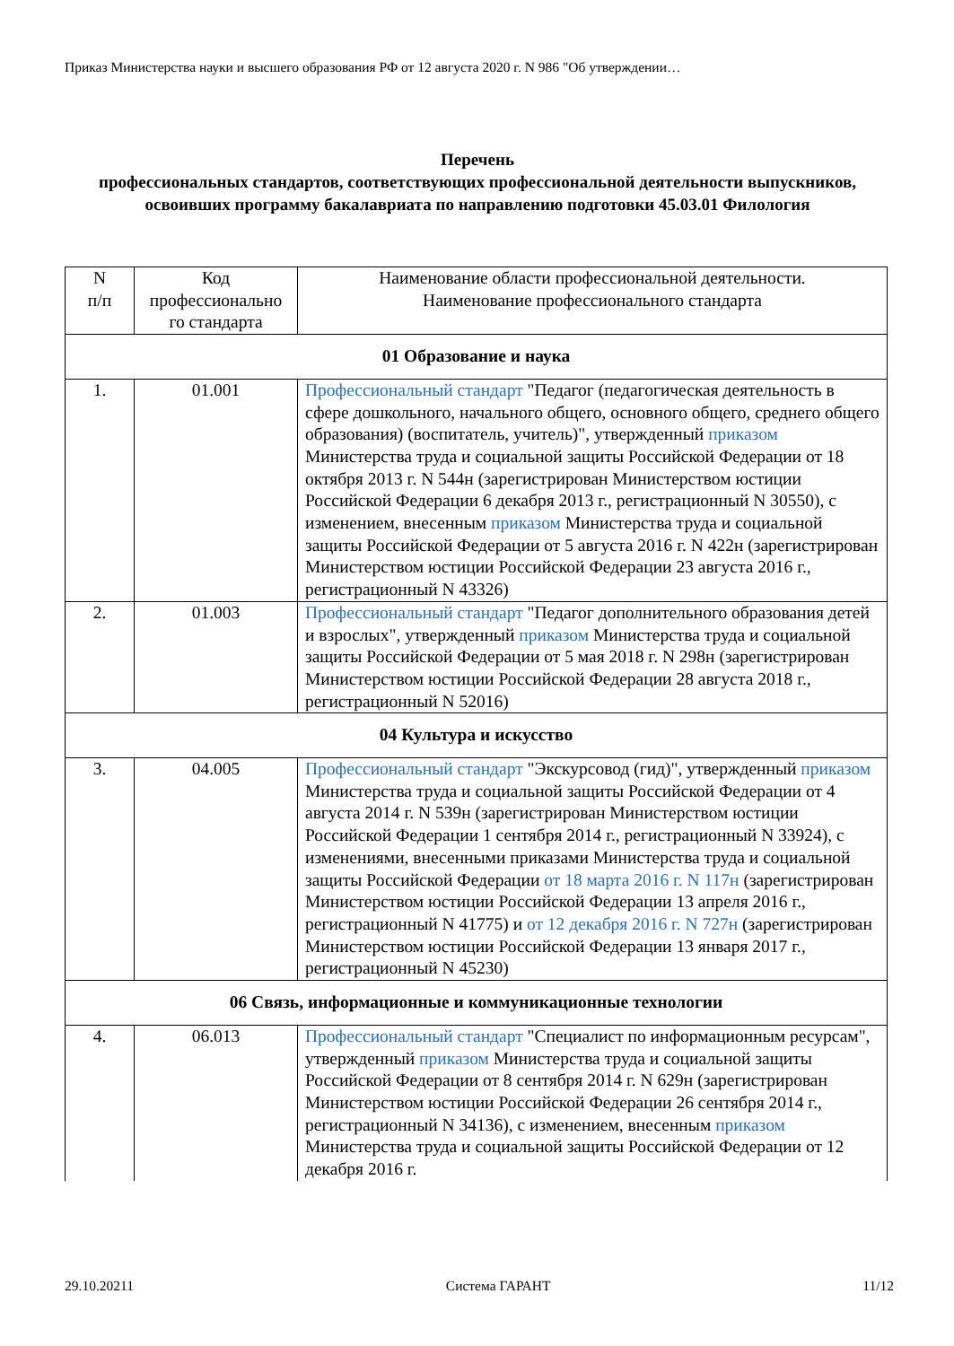Приказ Министерства науки и высшего образования РФ от 12 августа 2020 г. N 986 "Об утверждении…
Перечень
профессиональных стандартов, соответствующих профессиональной деятельности выпускников, освоивших программу бакалавриата по направлению подготовки 45.03.01 Филология
| N п/п | Код профессионально го стандарта | Наименование области профессиональной деятельности. Наименование профессионального стандарта |
| --- | --- | --- |
| 01 Образование и наука | | |
| 1. | 01.001 | Профессиональный стандарт "Педагог (педагогическая деятельность в сфере дошкольного, начального общего, основного общего, среднего общего образования) (воспитатель, учитель)", утвержденный приказом Министерства труда и социальной защиты Российской Федерации от 18 октября 2013 г. N 544н (зарегистрирован Министерством юстиции Российской Федерации 6 декабря 2013 г., регистрационный N 30550), с изменением, внесенным приказом Министерства труда и социальной защиты Российской Федерации от 5 августа 2016 г. N 422н (зарегистрирован Министерством юстиции Российской Федерации 23 августа 2016 г., регистрационный N 43326) |
| 2. | 01.003 | Профессиональный стандарт "Педагог дополнительного образования детей и взрослых", утвержденный приказом Министерства труда и социальной защиты Российской Федерации от 5 мая 2018 г. N 298н (зарегистрирован Министерством юстиции Российской Федерации 28 августа 2018 г., регистрационный N 52016) |
| 04 Культура и искусство | | |
| 3. | 04.005 | Профессиональный стандарт "Экскурсовод (гид)", утвержденный приказом Министерства труда и социальной защиты Российской Федерации от 4 августа 2014 г. N 539н (зарегистрирован Министерством юстиции Российской Федерации 1 сентября 2014 г., регистрационный N 33924), с изменениями, внесенными приказами Министерства труда и социальной защиты Российской Федерации от 18 марта 2016 г. N 117н (зарегистрирован Министерством юстиции Российской Федерации 13 апреля 2016 г., регистрационный N 41775) и от 12 декабря 2016 г. N 727н (зарегистрирован Министерством юстиции Российской Федерации 13 января 2017 г., регистрационный N 45230) |
| 06 Связь, информационные и коммуникационные технологии | | |
| 4. | 06.013 | Профессиональный стандарт "Специалист по информационным ресурсам", утвержденный приказом Министерства труда и социальной защиты Российской Федерации от 8 сентября 2014 г. N 629н (зарегистрирован Министерством юстиции Российской Федерации 26 сентября 2014 г., регистрационный N 34136), с изменением, внесенным приказом Министерства труда и социальной защиты Российской Федерации от 12 декабря 2016 г. |
29.10.20211 Система ГАРАНТ 11/12